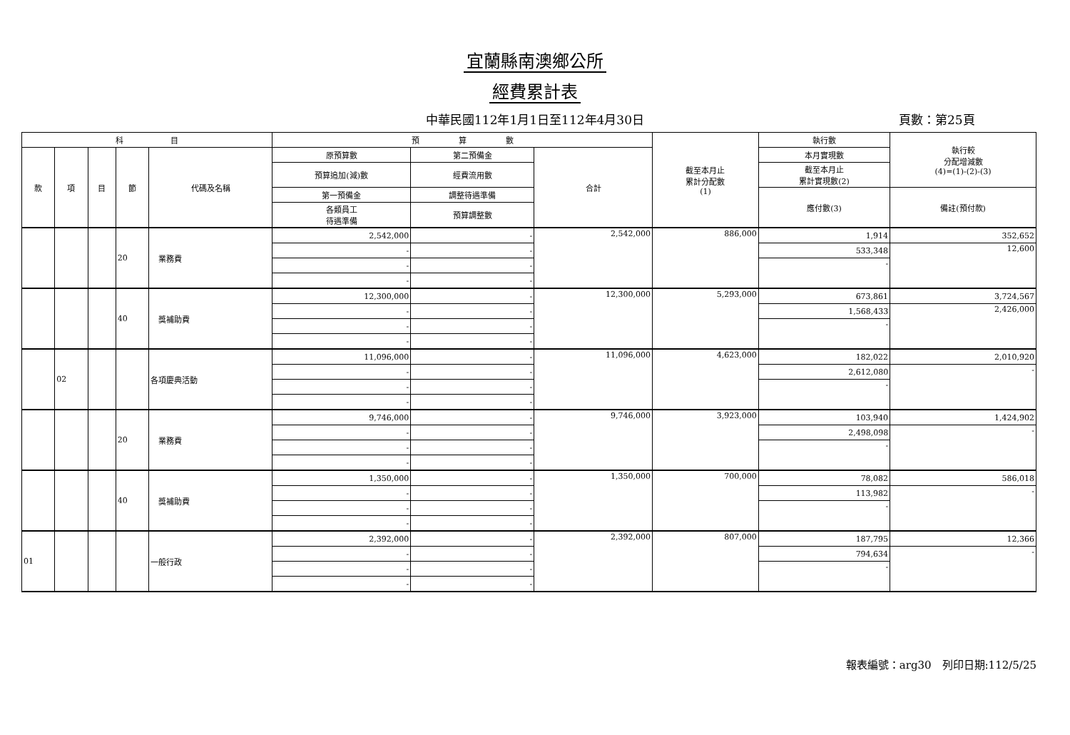宜蘭縣南澳鄉公所
經費累計表
中華民國112年1月1日至112年4月30日 頁數：第25頁
| 科 目 | | | | | 預 算 數 | | | 截至本月止 累計分配數 (1) | 執行數 | 執行較 分配增減數 (4)=(1)-(2)-(3) |
| --- | --- | --- | --- | --- | --- | --- | --- | --- | --- | --- |
| 款 | 項 | 目 | 節 | 代碼及名稱 | 原預算數 | 第二預備金 | 合計 | | 本月實現數 | |
| | | | | | 預算追加(減)數 | 經費流用數 | | | 截至本月止 累計實現數(2) | |
| | | | | | 第一預備金 | 調整待遇準備 | | | 應付數(3) | 備註(預付款) |
| | | | | | 各類員工 待遇準備 | 預算調整數 | | | | |
| | | | 20 | 業務費 | 2,542,000 | - | 2,542,000 | 886,000 | 1,914 | 352,652 |
| | | | | | - | - | | | 533,348 | 12,600 |
| | | | | | - | - | | | - | |
| | | | | | - | - | | | | |
| | | | 40 | 獎補助費 | 12,300,000 | - | 12,300,000 | 5,293,000 | 673,861 | 3,724,567 |
| | | | | | - | - | | | 1,568,433 | 2,426,000 |
| | | | | | - | - | | | - | |
| | | | | | - | - | | | | |
| | 02 | | | 各項慶典活動 | 11,096,000 | - | 11,096,000 | 4,623,000 | 182,022 | 2,010,920 |
| | | | | | - | - | | | 2,612,080 | - |
| | | | | | - | - | | | - | |
| | | | | | - | - | | | | |
| | | | 20 | 業務費 | 9,746,000 | - | 9,746,000 | 3,923,000 | 103,940 | 1,424,902 |
| | | | | | - | - | | | 2,498,098 | - |
| | | | | | - | - | | | - | |
| | | | | | - | - | | | | |
| | | | 40 | 獎補助費 | 1,350,000 | - | 1,350,000 | 700,000 | 78,082 | 586,018 |
| | | | | | - | - | | | 113,982 | - |
| | | | | | - | - | | | - | |
| | | | | | - | - | | | | |
| 01 | | | | 一般行政 | 2,392,000 | - | 2,392,000 | 807,000 | 187,795 | 12,366 |
| | | | | | - | - | | | 794,634 | - |
| | | | | | - | - | | | - | |
| | | | | | - | - | | | | |
報表編號：arg30　列印日期:112/5/25